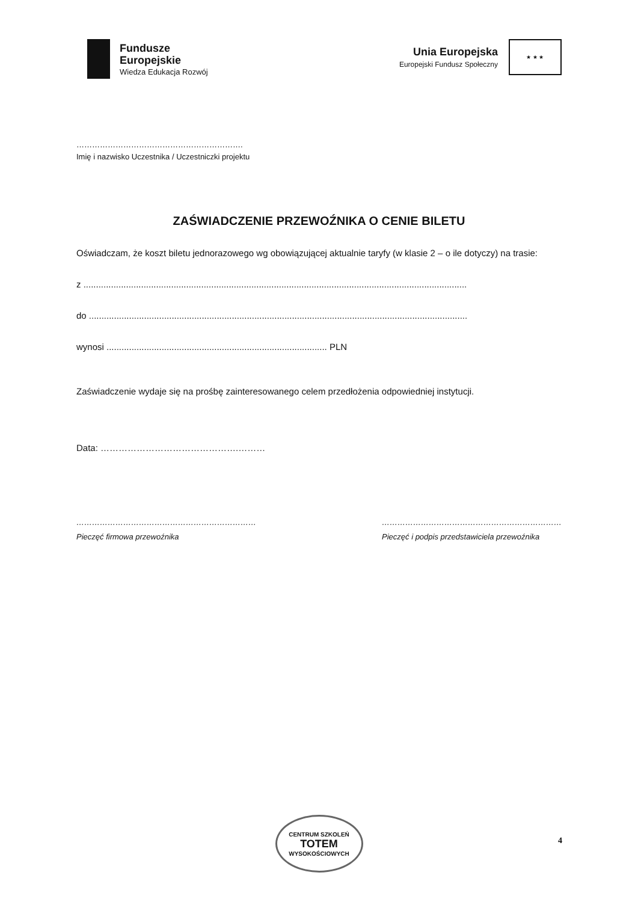Fundusze
Europejskie
Wiedza Edukacja Rozwój
Unia Europejska
Europejski Fundusz Społeczny
★ ★ ★
……………………………………………………….
Imię i nazwisko Uczestnika / Uczestniczki projektu
ZAŚWIADCZENIE PRZEWOŹNIKA O CENIE BILETU
Oświadczam, że koszt biletu jednorazowego wg obowiązującej aktualnie taryfy (w klasie 2 – o ile dotyczy) na trasie:
z .........................................................................................................................................................
do .......................................................................................................................................................
wynosi ........................................................................................ PLN
Zaświadczenie wydaje się na prośbę zainteresowanego celem przedłożenia odpowiedniej instytucji.
Data: ……………………………………….………
……………………………………………………………
Pieczęć firmowa przewoźnika
……………………………………………………………
Pieczęć i podpis przedstawiciela przewoźnika
CENTRUM SZKOLEŃ
TOTEM
WYSOKOŚCIOWYCH
4